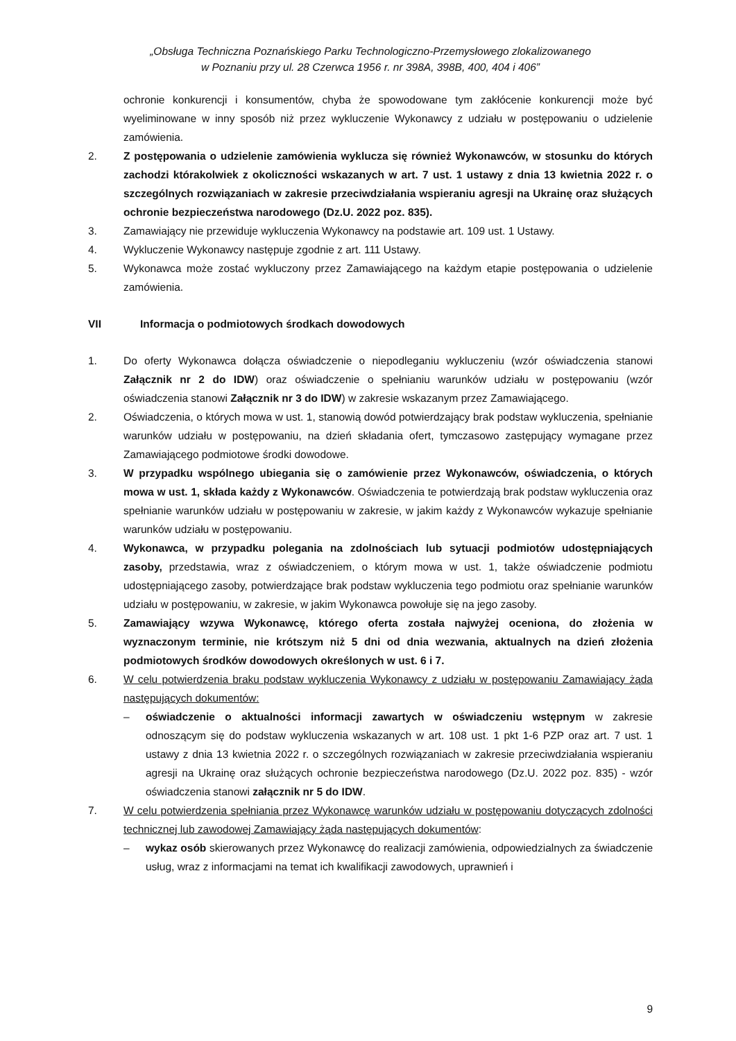„Obsługa Techniczna Poznańskiego Parku Technologiczno-Przemysłowego zlokalizowanego
w Poznaniu przy ul. 28 Czerwca 1956 r. nr 398A, 398B, 400, 404 i 406”
ochronie konkurencji i konsumentów, chyba że spowodowane tym zakłócenie konkurencji może być wyeliminowane w inny sposób niż przez wykluczenie Wykonawcy z udziału w postępowaniu o udzielenie zamówienia.
2. Z postępowania o udzielenie zamówienia wyklucza się również Wykonawców, w stosunku do których zachodzi którakolwiek z okoliczności wskazanych w art. 7 ust. 1 ustawy z dnia 13 kwietnia 2022 r. o szczególnych rozwiązaniach w zakresie przeciwdziałania wspieraniu agresji na Ukrainę oraz służących ochronie bezpieczeństwa narodowego (Dz.U. 2022 poz. 835).
3. Zamawiający nie przewiduje wykluczenia Wykonawcy na podstawie art. 109 ust. 1 Ustawy.
4. Wykluczenie Wykonawcy następuje zgodnie z art. 111 Ustawy.
5. Wykonawca może zostać wykluczony przez Zamawiającego na każdym etapie postępowania o udzielenie zamówienia.
VII Informacja o podmiotowych środkach dowodowych
1. Do oferty Wykonawca dołącza oświadczenie o niepodleganiu wykluczeniu (wzór oświadczenia stanowi Załącznik nr 2 do IDW) oraz oświadczenie o spełnianiu warunków udziału w postępowaniu (wzór oświadczenia stanowi Załącznik nr 3 do IDW) w zakresie wskazanym przez Zamawiającego.
2. Oświadczenia, o których mowa w ust. 1, stanowią dowód potwierdzający brak podstaw wykluczenia, spełnianie warunków udziału w postępowaniu, na dzień składania ofert, tymczasowo zastępujący wymagane przez Zamawiającego podmiotowe środki dowodowe.
3. W przypadku wspólnego ubiegania się o zamówienie przez Wykonawców, oświadczenia, o których mowa w ust. 1, składa każdy z Wykonawców. Oświadczenia te potwierdzają brak podstaw wykluczenia oraz spełnianie warunków udziału w postępowaniu w zakresie, w jakim każdy z Wykonawców wykazuje spełnianie warunków udziału w postępowaniu.
4. Wykonawca, w przypadku polegania na zdolnościach lub sytuacji podmiotów udostępniających zasoby, przedstawia, wraz z oświadczeniem, o którym mowa w ust. 1, także oświadczenie podmiotu udostępniającego zasoby, potwierdzające brak podstaw wykluczenia tego podmiotu oraz spełnianie warunków udziału w postępowaniu, w zakresie, w jakim Wykonawca powołuje się na jego zasoby.
5. Zamawiający wzywa Wykonawcę, którego oferta została najwyżej oceniona, do złożenia w wyznaczonym terminie, nie krótszym niż 5 dni od dnia wezwania, aktualnych na dzień złożenia podmiotowych środków dowodowych określonych w ust. 6 i 7.
6. W celu potwierdzenia braku podstaw wykluczenia Wykonawcy z udziału w postępowaniu Zamawiający żąda następujących dokumentów:
– oświadczenie o aktualności informacji zawartych w oświadczeniu wstępnym w zakresie odnoszącym się do podstaw wykluczenia wskazanych w art. 108 ust. 1 pkt 1-6 PZP oraz art. 7 ust. 1 ustawy z dnia 13 kwietnia 2022 r. o szczególnych rozwiązaniach w zakresie przeciwdziałania wspieraniu agresji na Ukrainę oraz służących ochronie bezpieczeństwa narodowego (Dz.U. 2022 poz. 835) - wzór oświadczenia stanowi załącznik nr 5 do IDW.
7. W celu potwierdzenia spełniania przez Wykonawcę warunków udziału w postępowaniu dotyczących zdolności technicznej lub zawodowej Zamawiający żąda następujących dokumentów:
– wykaz osób skierowanych przez Wykonawcę do realizacji zamówienia, odpowiedzialnych za świadczenie usług, wraz z informacjami na temat ich kwalifikacji zawodowych, uprawnień i
9